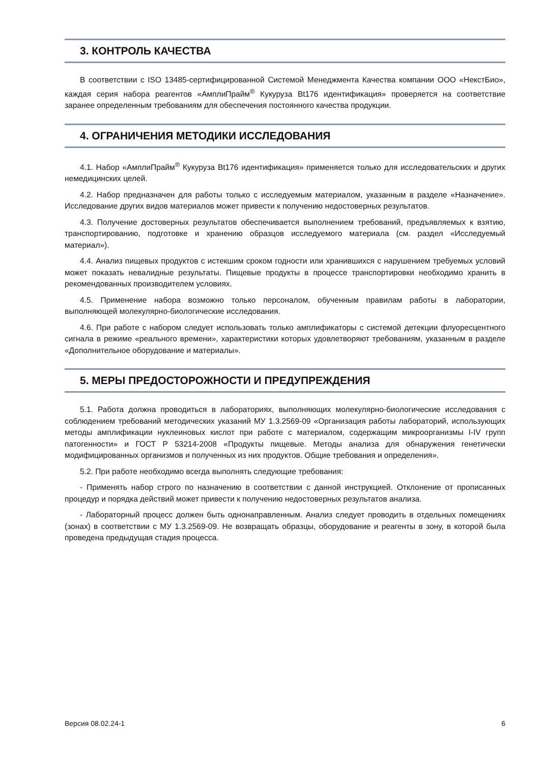3. КОНТРОЛЬ КАЧЕСТВА
В соответствии с ISO 13485-сертифицированной Системой Менеджмента Качества компании ООО «НекстБио», каждая серия набора реагентов «АмплиПрайм<sup>®</sup> Кукуруза Bt176 идентификация» проверяется на соответствие заранее определенным требованиям для обеспечения постоянного качества продукции.
4. ОГРАНИЧЕНИЯ МЕТОДИКИ ИССЛЕДОВАНИЯ
4.1. Набор «АмплиПрайм<sup>®</sup> Кукуруза Bt176 идентификация» применяется только для исследовательских и других немедицинских целей.
4.2. Набор предназначен для работы только с исследуемым материалом, указанным в разделе «Назначение». Исследование других видов материалов может привести к получению недостоверных результатов.
4.3. Получение достоверных результатов обеспечивается выполнением требований, предъявляемых к взятию, транспортированию, подготовке и хранению образцов исследуемого материала (см. раздел «Исследуемый материал»).
4.4. Анализ пищевых продуктов с истекшим сроком годности или хранившихся с нарушением требуемых условий может показать невалидные результаты. Пищевые продукты в процессе транспортировки необходимо хранить в рекомендованных производителем условиях.
4.5. Применение набора возможно только персоналом, обученным правилам работы в лаборатории, выполняющей молекулярно-биологические исследования.
4.6. При работе с набором следует использовать только амплификаторы с системой детекции флуоресцентного сигнала в режиме «реального времени», характеристики которых удовлетворяют требованиям, указанным в разделе «Дополнительное оборудование и материалы».
5. МЕРЫ ПРЕДОСТОРОЖНОСТИ И ПРЕДУПРЕЖДЕНИЯ
5.1. Работа должна проводиться в лабораториях, выполняющих молекулярно-биологические исследования с соблюдением требований методических указаний МУ 1.3.2569-09 «Организация работы лабораторий, использующих методы амплификации нуклеиновых кислот при работе с материалом, содержащим микроорганизмы I-IV групп патогенности» и ГОСТ Р 53214-2008 «Продукты пищевые. Методы анализа для обнаружения генетически модифицированных организмов и полученных из них продуктов. Общие требования и определения».
5.2. При работе необходимо всегда выполнять следующие требования:
- Применять набор строго по назначению в соответствии с данной инструкцией. Отклонение от прописанных процедур и порядка действий может привести к получению недостоверных результатов анализа.
- Лабораторный процесс должен быть однонаправленным. Анализ следует проводить в отдельных помещениях (зонах) в соответствии с МУ 1.3.2569-09. Не возвращать образцы, оборудование и реагенты в зону, в которой была проведена предыдущая стадия процесса.
Версия 08.02.24-1 6